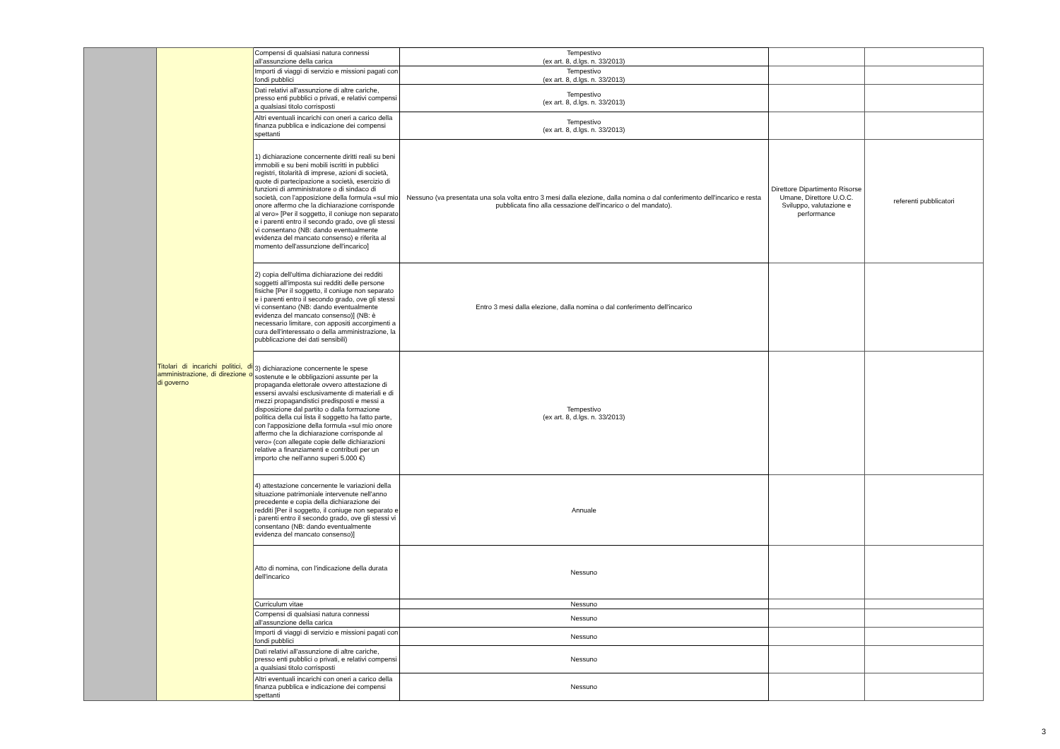| | Titolari di incarichi politici, di amministrazione, di direzione o di governo | Compensi di qualsiasi natura connessi all'assunzione della carica | Tempestivo (ex art. 8, d.lgs. n. 33/2013) | | |
| | | Importi di viaggi di servizio e missioni pagati con fondi pubblici | Tempestivo (ex art. 8, d.lgs. n. 33/2013) | | |
| | | Dati relativi all'assunzione di altre cariche, presso enti pubblici o privati, e relativi compensi a qualsiasi titolo corrisposti | Tempestivo (ex art. 8, d.lgs. n. 33/2013) | | |
| | | Altri eventuali incarichi con oneri a carico della finanza pubblica e indicazione dei compensi spettanti | Tempestivo (ex art. 8, d.lgs. n. 33/2013) | | |
| | | 1) dichiarazione concernente diritti reali su beni immobili e su beni mobili iscritti in pubblici registri, titolarità di imprese, azioni di società, quote di partecipazione a società, esercizio di funzioni di amministratore o di sindaco di società, con l'apposizione della formula «sul mio onore affermo che la dichiarazione corrisponde al vero» [Per il soggetto, il coniuge non separato e i parenti entro il secondo grado, ove gli stessi vi consentano (NB: dando eventualmente evidenza del mancato consenso) e riferita al momento dell'assunzione dell'incarico] | Nessuno (va presentata una sola volta entro 3 mesi dalla elezione, dalla nomina o dal conferimento dell'incarico e resta pubblicata fino alla cessazione dell'incarico o del mandato). | Direttore Dipartimento Risorse Umane, Direttore U.O.C. Sviluppo, valutazione e performance | referenti pubblicatori |
| | | 2) copia dell'ultima dichiarazione dei redditi soggetti all'imposta sui redditi delle persone fisiche [Per il soggetto, il coniuge non separato e i parenti entro il secondo grado, ove gli stessi vi consentano (NB: dando eventualmente evidenza del mancato consenso)] (NB: è necessario limitare, con appositi accorgimenti a cura dell'interessato o della amministrazione, la pubblicazione dei dati sensibili) | Entro 3 mesi dalla elezione, dalla nomina o dal conferimento dell'incarico | | |
| | | 3) dichiarazione concernente le spese sostenute e le obbligazioni assunte per la propaganda elettorale ovvero attestazione di essersi avvalsi esclusivamente di materiali e di mezzi propagandistici predisposti e messi a disposizione dal partito o dalla formazione politica della cui lista il soggetto ha fatto parte, con l'apposizione della formula «sul mio onore affermo che la dichiarazione corrisponde al vero» (con allegate copie delle dichiarazioni relative a finanziamenti e contributi per un importo che nell'anno superi 5.000 €) | Tempestivo (ex art. 8, d.lgs. n. 33/2013) | | |
| | | 4) attestazione concernente le variazioni della situazione patrimoniale intervenute nell'anno precedente e copia della dichiarazione dei redditi [Per il soggetto, il coniuge non separato e i parenti entro il secondo grado, ove gli stessi vi consentano (NB: dando eventualmente evidenza del mancato consenso)] | Annuale | | |
| | | Atto di nomina, con l'indicazione della durata dell'incarico | Nessuno | | |
| | | Curriculum vitae | Nessuno | | |
| | | Compensi di qualsiasi natura connessi all'assunzione della carica | Nessuno | | |
| | | Importi di viaggi di servizio e missioni pagati con fondi pubblici | Nessuno | | |
| | | Dati relativi all'assunzione di altre cariche, presso enti pubblici o privati, e relativi compensi a qualsiasi titolo corrisposti | Nessuno | | |
| | | Altri eventuali incarichi con oneri a carico della finanza pubblica e indicazione dei compensi spettanti | Nessuno | | |
3